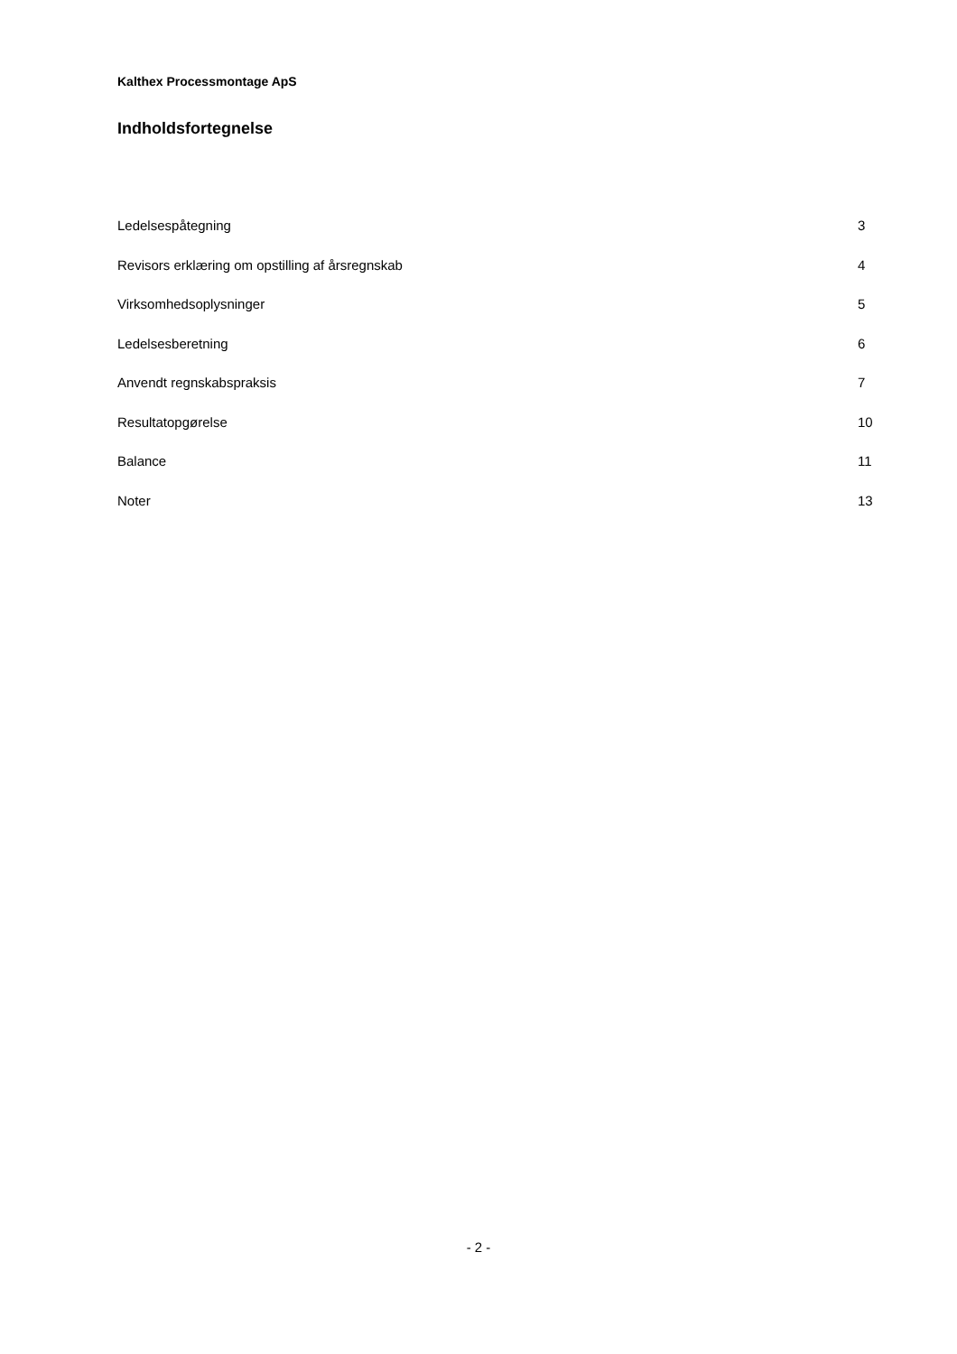Kalthex Processmontage ApS
Indholdsfortegnelse
| Ledelsespåtegning | 3 |
| Revisors erklæring om opstilling af årsregnskab | 4 |
| Virksomhedsoplysninger | 5 |
| Ledelsesberetning | 6 |
| Anvendt regnskabspraksis | 7 |
| Resultatopgørelse | 10 |
| Balance | 11 |
| Noter | 13 |
- 2 -